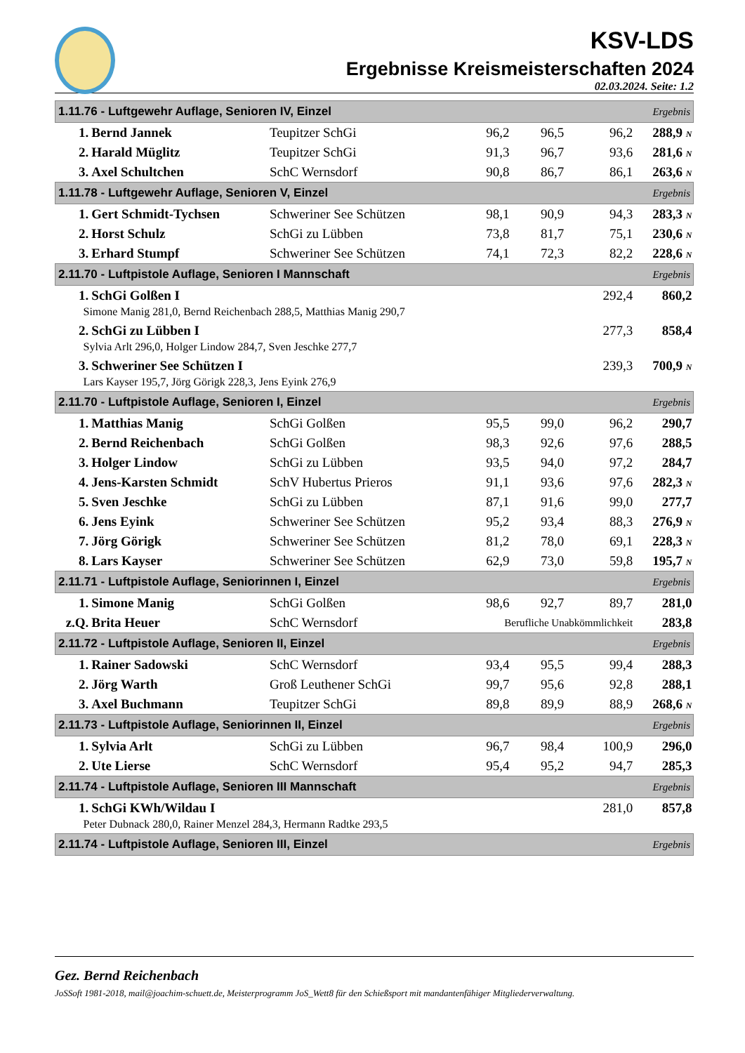KSV-LDS
Ergebnisse Kreismeisterschaften 2024
02.03.2024. Seite: 1.2
| 1.11.76 - Luftgewehr Auflage, Senioren IV, Einzel | | | | | | Ergebnis |
| 1. | Bernd Jannek | Teupitzer SchGi | 96,2 | 96,5 | 96,2 | 288,9 N |
| 2. | Harald Müglitz | Teupitzer SchGi | 91,3 | 96,7 | 93,6 | 281,6 N |
| 3. | Axel Schultchen | SchC Wernsdorf | 90,8 | 86,7 | 86,1 | 263,6 N |
| 1.11.78 - Luftgewehr Auflage, Senioren V, Einzel | | | | | | Ergebnis |
| 1. | Gert Schmidt-Tychsen | Schweriner See Schützen | 98,1 | 90,9 | 94,3 | 283,3 N |
| 2. | Horst Schulz | SchGi zu Lübben | 73,8 | 81,7 | 75,1 | 230,6 N |
| 3. | Erhard Stumpf | Schweriner See Schützen | 74,1 | 72,3 | 82,2 | 228,6 N |
| 2.11.70 - Luftpistole Auflage, Senioren I Mannschaft | | | | | | Ergebnis |
| 1. | SchGi Golßen I | | | | 292,4 | 860,2 |
| Simone Manig 281,0, Bernd Reichenbach 288,5, Matthias Manig 290,7 | | | | | | |
| 2. | SchGi zu Lübben I | | | | 277,3 | 858,4 |
| Sylvia Arlt 296,0, Holger Lindow 284,7, Sven Jeschke 277,7 | | | | | | |
| 3. | Schweriner See Schützen I | | | | 239,3 | 700,9 N |
| Lars Kayser 195,7, Jörg Görigk 228,3, Jens Eyink 276,9 | | | | | | |
| 2.11.70 - Luftpistole Auflage, Senioren I, Einzel | | | | | | Ergebnis |
| 1. | Matthias Manig | SchGi Golßen | 95,5 | 99,0 | 96,2 | 290,7 |
| 2. | Bernd Reichenbach | SchGi Golßen | 98,3 | 92,6 | 97,6 | 288,5 |
| 3. | Holger Lindow | SchGi zu Lübben | 93,5 | 94,0 | 97,2 | 284,7 |
| 4. | Jens-Karsten Schmidt | SchV Hubertus Prieros | 91,1 | 93,6 | 97,6 | 282,3 N |
| 5. | Sven Jeschke | SchGi zu Lübben | 87,1 | 91,6 | 99,0 | 277,7 |
| 6. | Jens Eyink | Schweriner See Schützen | 95,2 | 93,4 | 88,3 | 276,9 N |
| 7. | Jörg Görigk | Schweriner See Schützen | 81,2 | 78,0 | 69,1 | 228,3 N |
| 8. | Lars Kayser | Schweriner See Schützen | 62,9 | 73,0 | 59,8 | 195,7 N |
| 2.11.71 - Luftpistole Auflage, Seniorinnen I, Einzel | | | | | | Ergebnis |
| 1. | Simone Manig | SchGi Golßen | 98,6 | 92,7 | 89,7 | 281,0 |
| z.Q. | Brita Heuer | SchC Wernsdorf | Berufliche Unabkömmlichkeit | | | 283,8 |
| 2.11.72 - Luftpistole Auflage, Senioren II, Einzel | | | | | | Ergebnis |
| 1. | Rainer Sadowski | SchC Wernsdorf | 93,4 | 95,5 | 99,4 | 288,3 |
| 2. | Jörg Warth | Groß Leuthener SchGi | 99,7 | 95,6 | 92,8 | 288,1 |
| 3. | Axel Buchmann | Teupitzer SchGi | 89,8 | 89,9 | 88,9 | 268,6 N |
| 2.11.73 - Luftpistole Auflage, Seniorinnen II, Einzel | | | | | | Ergebnis |
| 1. | Sylvia Arlt | SchGi zu Lübben | 96,7 | 98,4 | 100,9 | 296,0 |
| 2. | Ute Lierse | SchC Wernsdorf | 95,4 | 95,2 | 94,7 | 285,3 |
| 2.11.74 - Luftpistole Auflage, Senioren III Mannschaft | | | | | | Ergebnis |
| 1. | SchGi KWh/Wildau I | | | | 281,0 | 857,8 |
| Peter Dubnack 280,0, Rainer Menzel 284,3, Hermann Radtke 293,5 | | | | | | |
| 2.11.74 - Luftpistole Auflage, Senioren III, Einzel | | | | | | Ergebnis |
Gez. Bernd Reichenbach
JoSSoft 1981-2018, mail@joachim-schuett.de, Meisterprogramm JoS_Wett8 für den Schießsport mit mandantenfähiger Mitgliederverwaltung.